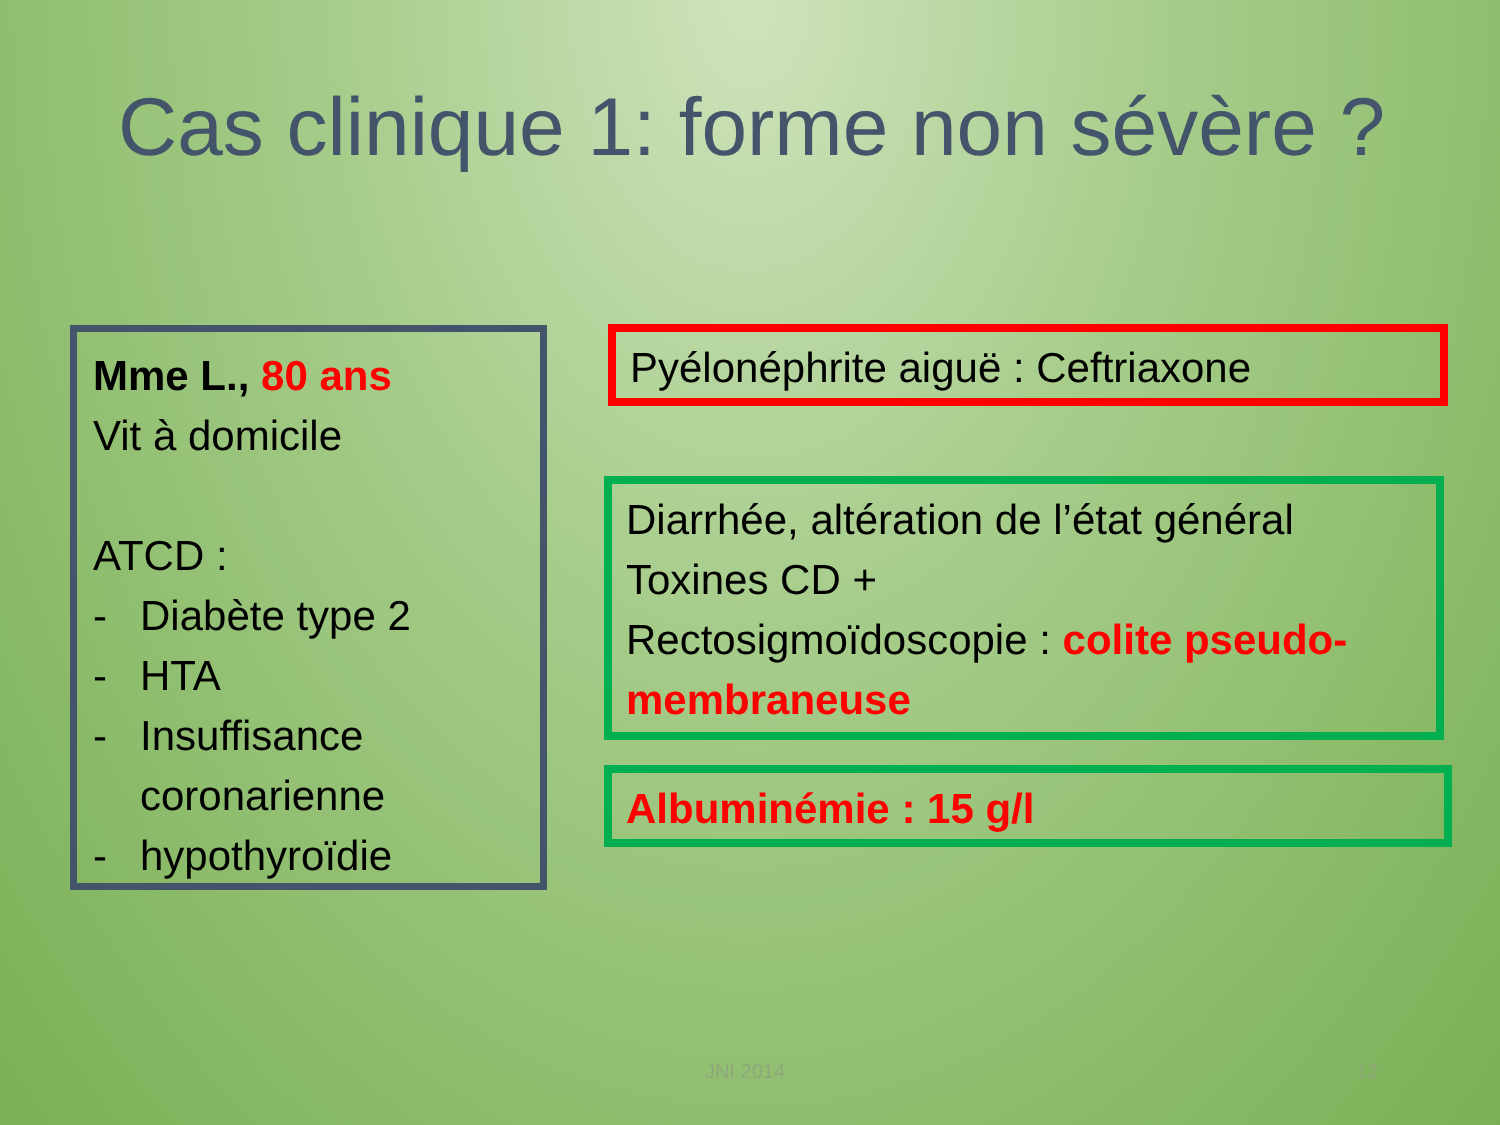Cas clinique 1: forme non sévère ?
Mme L., 80 ans
Vit à domicile
ATCD :
- Diabète type 2
- HTA
- Insuffisance coronarienne
- hypothyroïdie
Pyélonéphrite aiguë : Ceftriaxone
Diarrhée, altération de l’état général
Toxines CD +
Rectosigmoïdoscopie : colite pseudo-membraneuse
Albuminémie : 15 g/l
JNI 2014 12